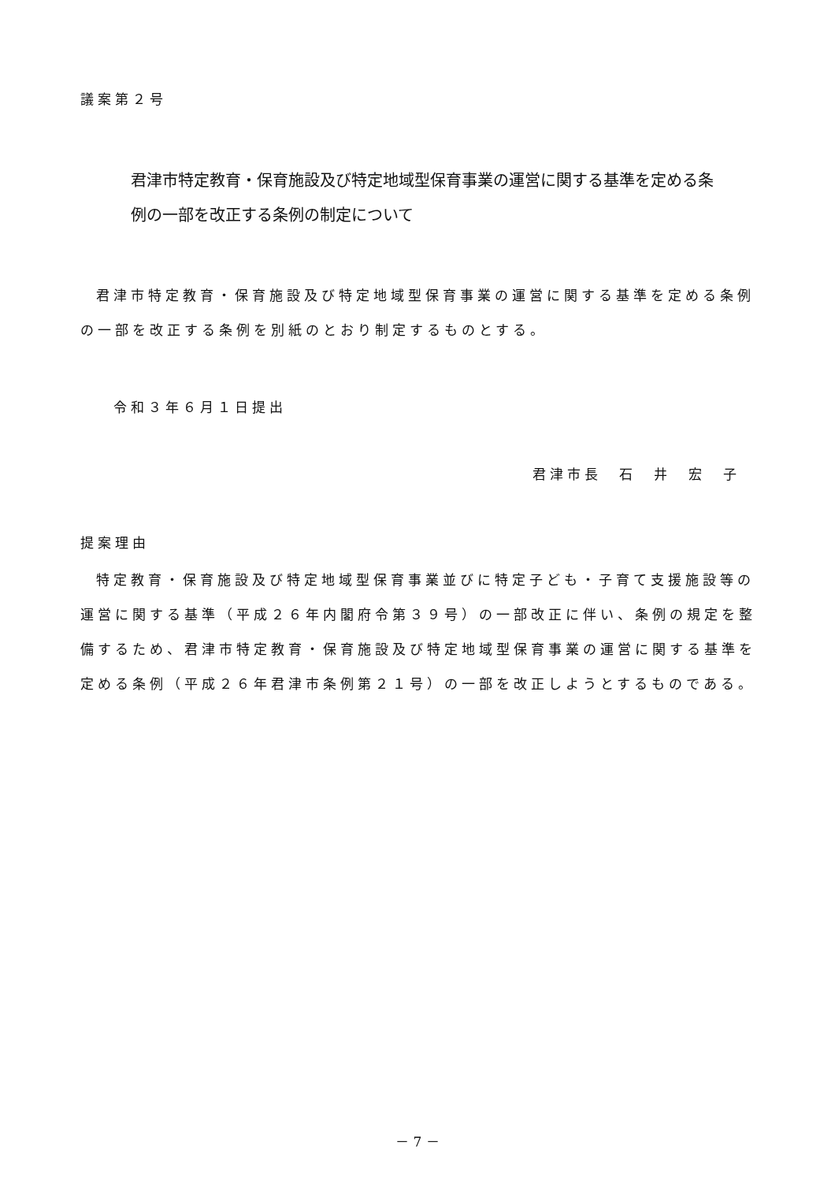議案第２号
君津市特定教育・保育施設及び特定地域型保育事業の運営に関する基準を定める条
例の一部を改正する条例の制定について
君津市特定教育・保育施設及び特定地域型保育事業の運営に関する基準を定める条例の一部を改正する条例を別紙のとおり制定するものとする。
令和３年６月１日提出
君津市長　石　井　宏　子
提案理由
特定教育・保育施設及び特定地域型保育事業並びに特定子ども・子育て支援施設等の運営に関する基準（平成２６年内閣府令第３９号）の一部改正に伴い、条例の規定を整備するため、君津市特定教育・保育施設及び特定地域型保育事業の運営に関する基準を定める条例（平成２６年君津市条例第２１号）の一部を改正しようとするものである。
－ 7 －